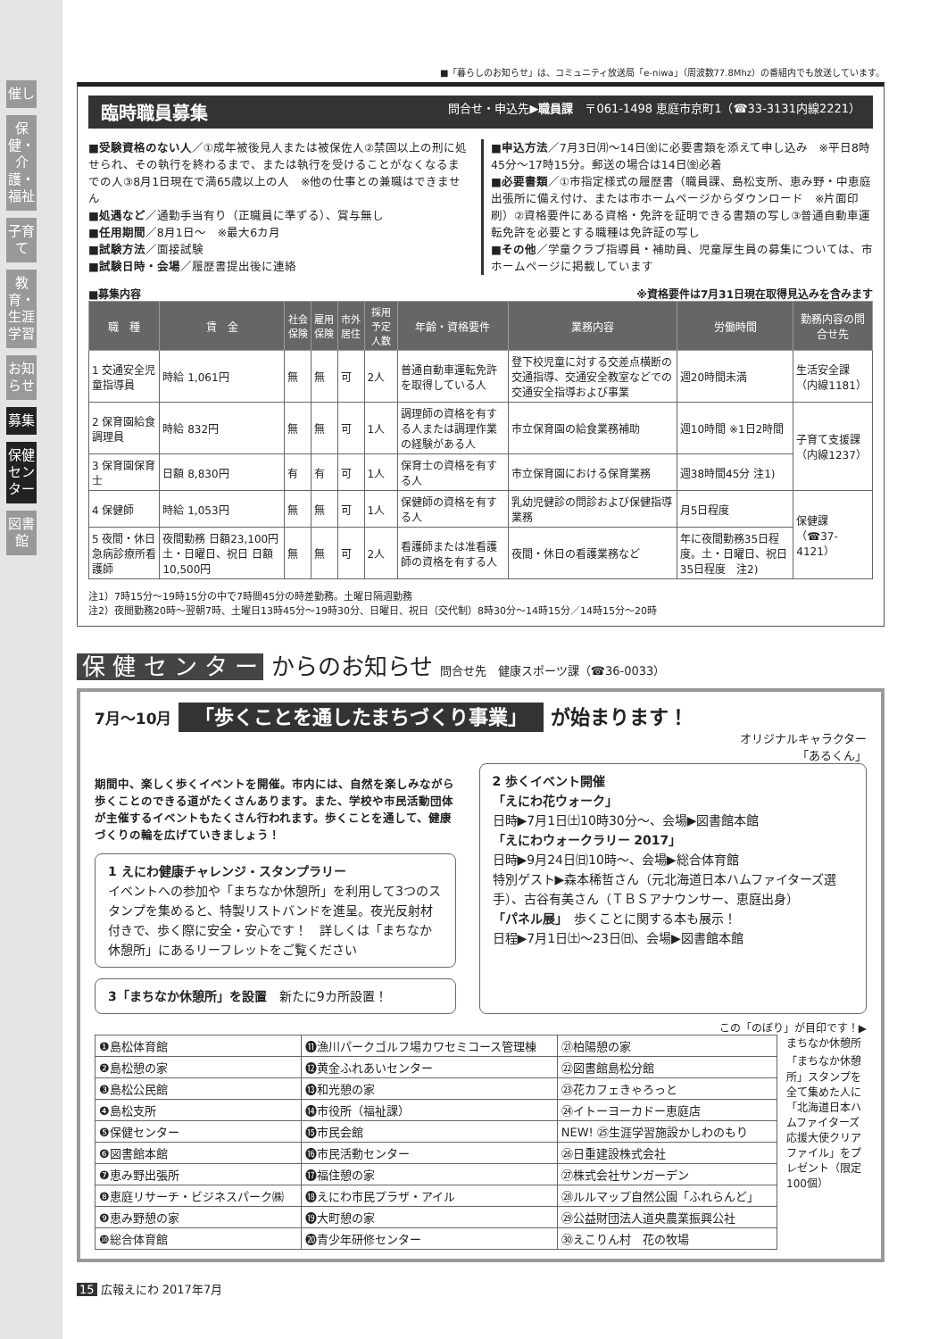催し
保健・介護・福祉
子育て
教育・生涯学習
お知らせ
募集
保健センター
図書館
■「暮らしのお知らせ」は、コミュニティ放送局「e-niwa」（周波数77.8Mhz）の番組内でも放送しています。
臨時職員募集 問合せ・申込先▶職員課　〒061-1498 恵庭市京町1（☎33-3131内線2221）
■受験資格のない人／①成年被後見人または被保佐人②禁固以上の刑に処せられ、その執行を終わるまで、または執行を受けることがなくなるまでの人③8月1日現在で満65歳以上の人　※他の仕事との兼職はできません
■処遇など／通勤手当有り（正職員に準ずる）、賞与無し
■任用期間／8月1日～　※最大6カ月
■試験方法／面接試験
■試験日時・会場／履歴書提出後に連絡
■申込方法／7月3日㈪～14日㈮に必要書類を添えて申し込み　※平日8時45分～17時15分。郵送の場合は14日㈮必着
■必要書類／①市指定様式の履歴書（職員課、島松支所、恵み野・中恵庭出張所に備え付け、または市ホームページからダウンロード　※片面印刷）②資格要件にある資格・免許を証明できる書類の写し③普通自動車運転免許を必要とする職種は免許証の写し
■その他／学童クラブ指導員・補助員、児童厚生員の募集については、市ホームページに掲載しています
■募集内容 ※資格要件は7月31日現在取得見込みを含みます
| 職 種 | 賃 金 | 社会保険 | 雇用保険 | 市外居住 | 採用予定人数 | 年齢・資格要件 | 業務内容 | 労働時間 | 勤務内容の問合せ先 |
| --- | --- | --- | --- | --- | --- | --- | --- | --- | --- |
| 1 交通安全児童指導員 | 時給 1,061円 | 無 | 無 | 可 | 2人 | 普通自動車運転免許を取得している人 | 登下校児童に対する交差点横断の交通指導、交通安全教室などでの交通安全指導および事業 | 週20時間未満 | 生活安全課（内線1181） |
| 2 保育園給食調理員 | 時給 832円 | 無 | 無 | 可 | 1人 | 調理師の資格を有する人または調理作業の経験がある人 | 市立保育園の給食業務補助 | 週10時間 ※1日2時間 | 子育て支援課（内線1237） |
| 3 保育園保育士 | 日額 8,830円 | 有 | 有 | 可 | 1人 | 保育士の資格を有する人 | 市立保育園における保育業務 | 週38時間45分 注1) | |
| 4 保健師 | 時給 1,053円 | 無 | 無 | 可 | 1人 | 保健師の資格を有する人 | 乳幼児健診の問診および保健指導業務 | 月5日程度 | 保健課（☎37-4121） |
| 5 夜間・休日急病診療所看護師 | 夜間勤務 日額23,100円 土・日曜日、祝日 日額10,500円 | 無 | 無 | 可 | 2人 | 看護師または准看護師の資格を有する人 | 夜間・休日の看護業務など | 年に夜間勤務35日程度。土・日曜日、祝日35日程度 注2) | |
注1）7時15分～19時15分の中で7時間45分の時差勤務。土曜日隔週勤務
注2）夜間勤務20時～翌朝7時、土曜日13時45分～19時30分、日曜日、祝日（交代制）8時30分～14時15分／14時15分～20時
保 健 セ ン タ ー からのお知らせ 問合せ先　健康スポーツ課（☎36-0033）
7月～10月 「歩くことを通したまちづくり事業」 が始まります！
オリジナルキャラクター
「あるくん」
期間中、楽しく歩くイベントを開催。市内には、自然を楽しみながら歩くことのできる道がたくさんあります。また、学校や市民活動団体が主催するイベントもたくさん行われます。歩くことを通して、健康づくりの輪を広げていきましょう！
1 えにわ健康チャレンジ・スタンプラリー
イベントへの参加や「まちなか休憩所」を利用して3つのスタンプを集めると、特製リストバンドを進呈。夜光反射材付きで、歩く際に安全・安心です！　詳しくは「まちなか休憩所」にあるリーフレットをご覧ください
3「まちなか休憩所」を設置　新たに9カ所設置！
2 歩くイベント開催
「えにわ花ウォーク」
日時▶7月1日㈯10時30分～、会場▶図書館本館
「えにわウォークラリー 2017」
日時▶9月24日㈰10時～、会場▶総合体育館
特別ゲスト▶森本稀哲さん（元北海道日本ハムファイターズ選手）、古谷有美さん（ＴＢＳアナウンサー、恵庭出身）
「パネル展」　歩くことに関する本も展示！
日程▶7月1日㈯～23日㈰、会場▶図書館本館
この「のぼり」が目印です！▶
| ❶島松体育館 | ⓫漁川パークゴルフ場カワセミコース管理棟 | ㉑柏陽憩の家 |
| ❷島松憩の家 | ⓬黄金ふれあいセンター | ㉒図書館島松分館 |
| ❸島松公民館 | ⓭和光憩の家 | ㉓花カフェきゃろっと |
| ❹島松支所 | ⓮市役所（福祉課） | ㉔イトーヨーカドー恵庭店 |
| ❺保健センター | ⓯市民会館 | NEW! ㉕生涯学習施設かしわのもり |
| ❻図書館本館 | ⓰市民活動センター | ㉖日重建設株式会社 |
| ❼恵み野出張所 | ⓱福住憩の家 | ㉗株式会社サンガーデン |
| ❽恵庭リサーチ・ビジネスパーク㈱ | ⓲えにわ市民プラザ・アイル | ㉘ルルマップ自然公園「ふれらんど」 |
| ❾恵み野憩の家 | ⓳大町憩の家 | ㉙公益財団法人道央農業振興公社 |
| ❿総合体育館 | ⓴青少年研修センター | ㉚えこりん村 花の牧場 |
まちなか休憩所
「まちなか休憩所」スタンプを全て集めた人に「北海道日本ハムファイターズ応援大使クリアファイル」をプレゼント（限定100個）
15 広報えにわ 2017年7月